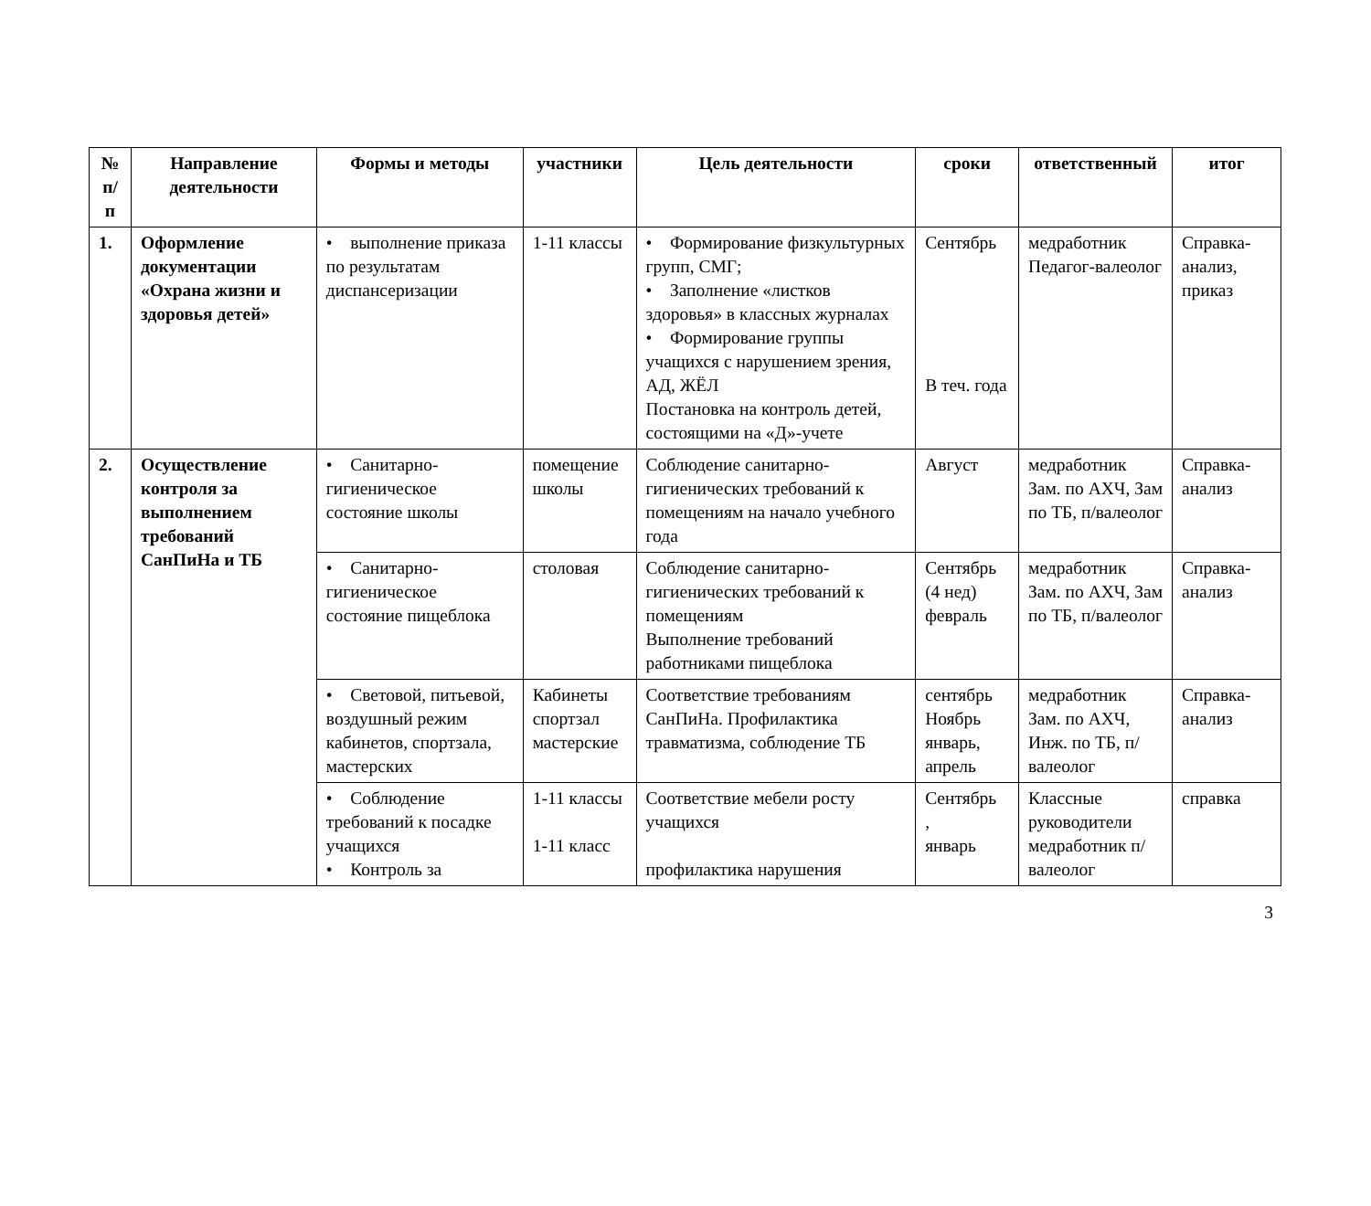| № п/п | Направление деятельности | Формы и методы | участники | Цель деятельности | сроки | ответственный | итог |
| --- | --- | --- | --- | --- | --- | --- | --- |
| 1. | Оформление документации «Охрана жизни и здоровья детей» | • выполнение приказа по результатам диспансеризации | 1-11 классы | • Формирование физкультурных групп, СМГ; • Заполнение «листков здоровья» в классных журналах • Формирование группы учащихся с нарушением зрения, АД, ЖЁЛ Постановка на контроль детей, состоящими на «Д»-учете | Сентябрь В теч. года | медработник Педагог-валеолог | Справка-анализ, приказ |
| 2. | Осуществление контроля за выполнением требований СанПиНа и ТБ | • Санитарно-гигиеническое состояние школы | помещение школы | Соблюдение санитарно-гигиенических требований к помещениям на начало учебного года | Август | медработник Зам. по АХЧ, Зам по ТБ, п/валеолог | Справка-анализ |
| | | • Санитарно-гигиеническое состояние пищеблока | столовая | Соблюдение санитарно-гигиенических требований к помещениям Выполнение требований работниками пищеблока | Сентябрь (4 нед) февраль | медработник Зам. по АХЧ, Зам по ТБ, п/валеолог | Справка-анализ |
| | | • Световой, питьевой, воздушный режим кабинетов, спортзала, мастерских | Кабинеты спортзал мастерские | Соответствие требованиям СанПиНа. Профилактика травматизма, соблюдение ТБ | сентябрь Ноябрь январь, апрель | медработник Зам. по АХЧ, Инж. по ТБ, п/валеолог | Справка-анализ |
| | | • Соблюдение требований к посадке учащихся • Контроль за | 1-11 классы 1-11 класс | Соответствие мебели росту учащихся профилактика нарушения | Сентябрь , январь | Классные руководители медработник п/валеолог | справка |
3